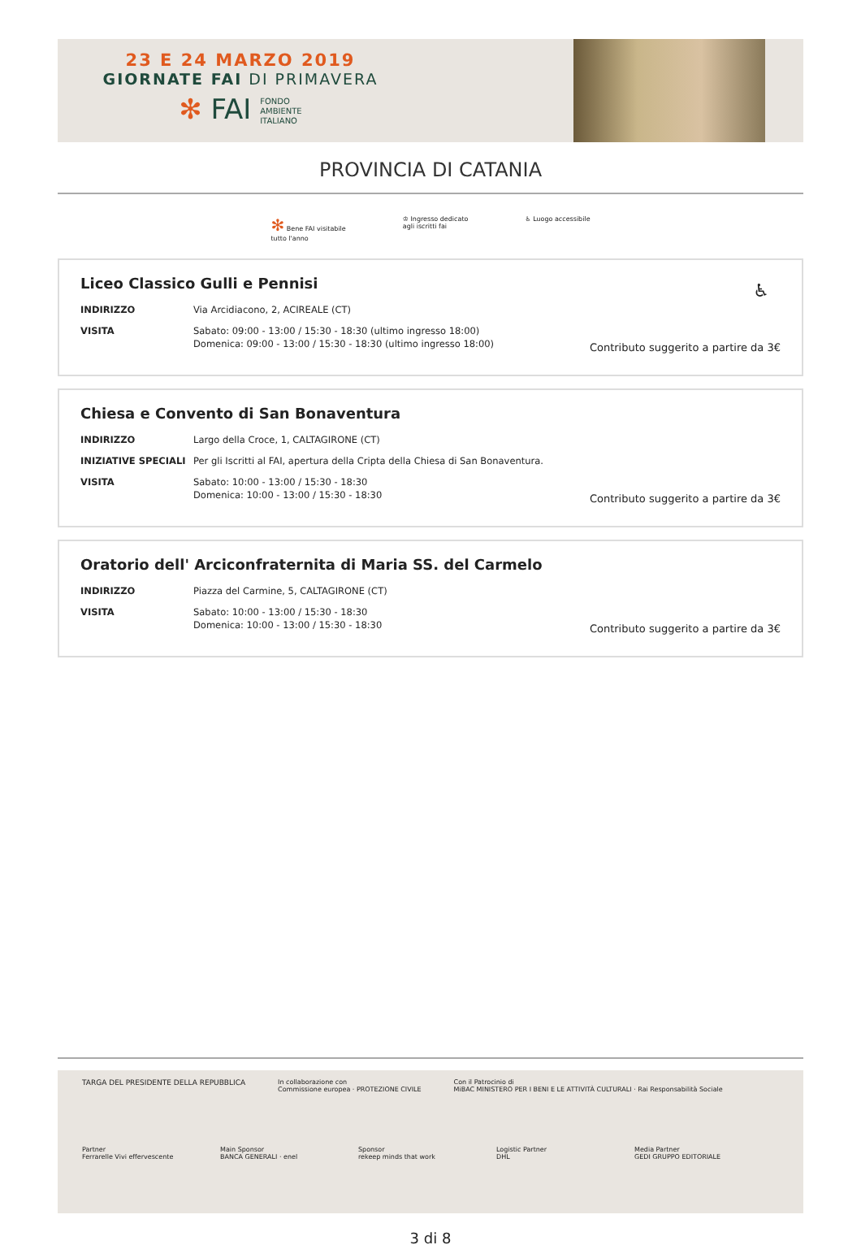23 E 24 MARZO 2019
GIORNATE FAI DI PRIMAVERA
✻ FAI FONDO
AMBIENTE
ITALIANO
PROVINCIA DI CATANIA
✻ Bene FAI visitabile
tutto l'anno
♔ Ingresso dedicato
agli iscritti fai
♿ Luogo accessibile
Liceo Classico Gulli e Pennisi
♿
INDIRIZZO Via Arcidiacono, 2, ACIREALE (CT)
VISITA Sabato: 09:00 - 13:00 / 15:30 - 18:30 (ultimo ingresso 18:00)
Domenica: 09:00 - 13:00 / 15:30 - 18:30 (ultimo ingresso 18:00)
Contributo suggerito a partire da 3€
Chiesa e Convento di San Bonaventura
INDIRIZZO Largo della Croce, 1, CALTAGIRONE (CT)
INIZIATIVE SPECIALI Per gli Iscritti al FAI, apertura della Cripta della Chiesa di San Bonaventura.
VISITA Sabato: 10:00 - 13:00 / 15:30 - 18:30
Domenica: 10:00 - 13:00 / 15:30 - 18:30
Contributo suggerito a partire da 3€
Oratorio dell' Arciconfraternita di Maria SS. del Carmelo
INDIRIZZO Piazza del Carmine, 5, CALTAGIRONE (CT)
VISITA Sabato: 10:00 - 13:00 / 15:30 - 18:30
Domenica: 10:00 - 13:00 / 15:30 - 18:30
Contributo suggerito a partire da 3€
TARGA DEL PRESIDENTE DELLA REPUBBLICA
In collaborazione con
Commissione europea · PROTEZIONE CIVILE
Con il Patrocinio di
MiBAC MINISTERO PER I BENI E LE ATTIVITÀ CULTURALI · Rai Responsabilità Sociale
Partner
Ferrarelle Vivi effervescente
Main Sponsor
BANCA GENERALI · enel
Sponsor
rekeep minds that work
Logistic Partner
DHL
Media Partner
GEDI GRUPPO EDITORIALE
3 di 8